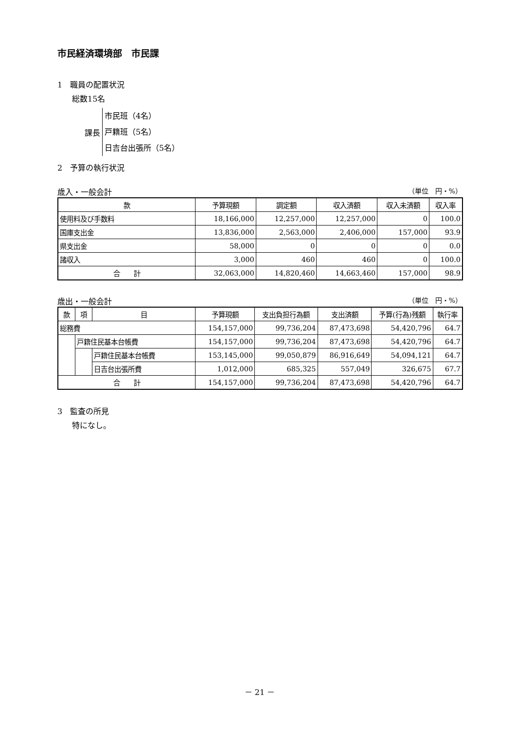市民経済環境部　市民課
1　職員の配置状況
総数15名
課長
市民班（4名）
戸籍班（5名）
日吉台出張所（5名）
2　予算の執行状況
歳入・一般会計 （単位　円・%）
| 款 | 予算現額 | 調定額 | 収入済額 | 収入未済額 | 収入率 |
| --- | --- | --- | --- | --- | --- |
| 使用料及び手数料 | 18,166,000 | 12,257,000 | 12,257,000 | 0 | 100.0 |
| 国庫支出金 | 13,836,000 | 2,563,000 | 2,406,000 | 157,000 | 93.9 |
| 県支出金 | 58,000 | 0 | 0 | 0 | 0.0 |
| 諸収入 | 3,000 | 460 | 460 | 0 | 100.0 |
| 合 計 | 32,063,000 | 14,820,460 | 14,663,460 | 157,000 | 98.9 |
歳出・一般会計 （単位　円・%）
| 款 | 項 | 目 | 予算現額 | 支出負担行為額 | 支出済額 | 予算(行為)残額 | 執行率 |
| --- | --- | --- | --- | --- | --- | --- | --- |
| 総務費 | | | 154,157,000 | 99,736,204 | 87,473,698 | 54,420,796 | 64.7 |
| | 戸籍住民基本台帳費 | | 154,157,000 | 99,736,204 | 87,473,698 | 54,420,796 | 64.7 |
| | | 戸籍住民基本台帳費 | 153,145,000 | 99,050,879 | 86,916,649 | 54,094,121 | 64.7 |
| | | 日吉台出張所費 | 1,012,000 | 685,325 | 557,049 | 326,675 | 67.7 |
| 合 計 | | | 154,157,000 | 99,736,204 | 87,473,698 | 54,420,796 | 64.7 |
3　監査の所見
特になし。
－ 21 －